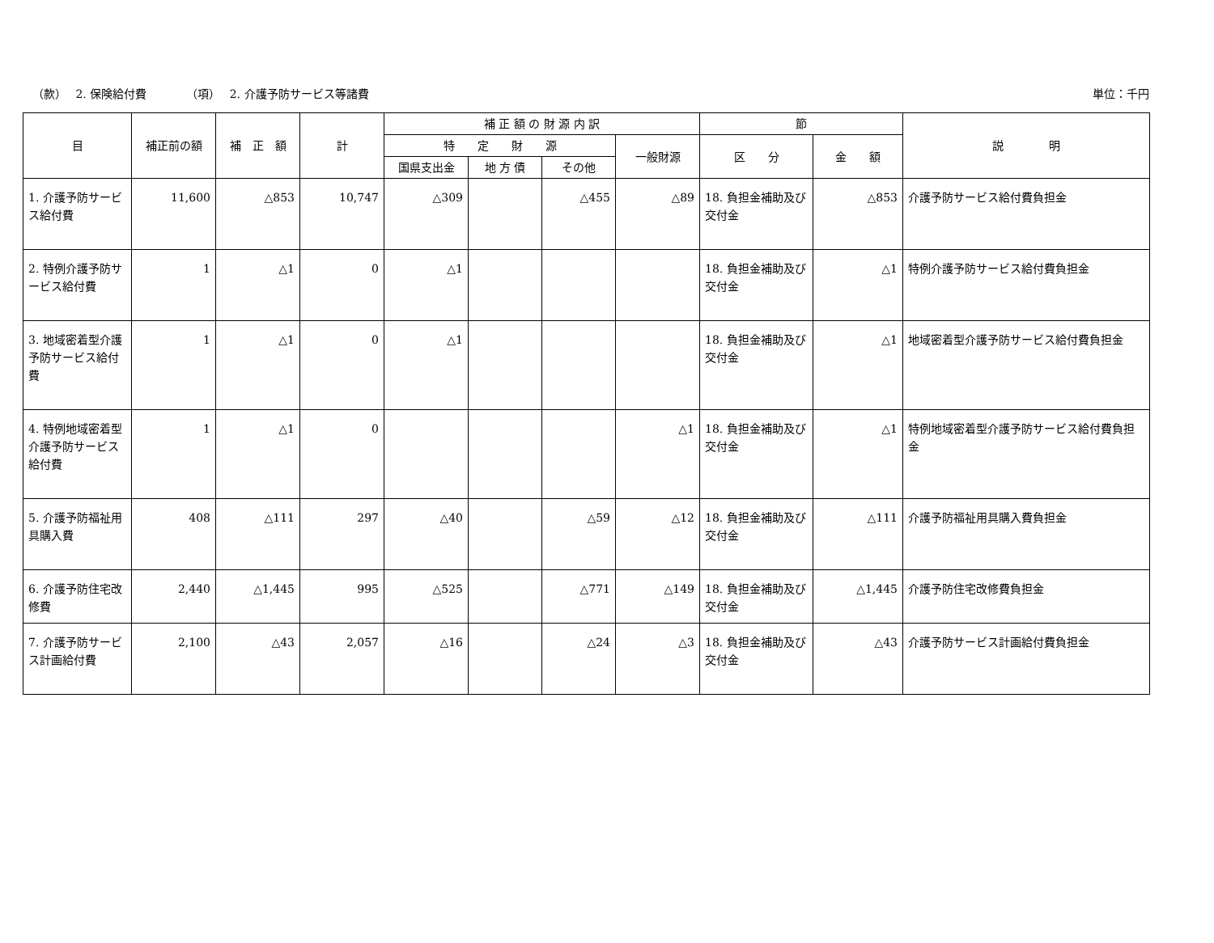（款）　 2. 保険給付費　　　　（項）　 2. 介護予防サービス等諸費
単位：千円
| 目 | 補正前の額 | 補 正 額 | 計 | 補 正 額 の 財 源 内 訳 | | | | 節 | | 説 明 |
| --- | --- | --- | --- | --- | --- | --- | --- | --- | --- | --- |
| | | | | 特 定 財 源 | | | 一般財源 | 区 分 | 金 額 | |
| | | | | 国県支出金 | 地 方 債 | その他 | | | | |
| 1. 介護予防サービス給付費 | 11,600 | △853 | 10,747 | △309 | | △455 | △89 | 18. 負担金補助及び交付金 | △853 | 介護予防サービス給付費負担金 |
| 2. 特例介護予防サービス給付費 | 1 | △1 | 0 | △1 | | | | 18. 負担金補助及び交付金 | △1 | 特例介護予防サービス給付費負担金 |
| 3. 地域密着型介護予防サービス給付費 | 1 | △1 | 0 | △1 | | | | 18. 負担金補助及び交付金 | △1 | 地域密着型介護予防サービス給付費負担金 |
| 4. 特例地域密着型介護予防サービス給付費 | 1 | △1 | 0 | | | | △1 | 18. 負担金補助及び交付金 | △1 | 特例地域密着型介護予防サービス給付費負担金 |
| 5. 介護予防福祉用具購入費 | 408 | △111 | 297 | △40 | | △59 | △12 | 18. 負担金補助及び交付金 | △111 | 介護予防福祉用具購入費負担金 |
| 6. 介護予防住宅改修費 | 2,440 | △1,445 | 995 | △525 | | △771 | △149 | 18. 負担金補助及び交付金 | △1,445 | 介護予防住宅改修費負担金 |
| 7. 介護予防サービス計画給付費 | 2,100 | △43 | 2,057 | △16 | | △24 | △3 | 18. 負担金補助及び交付金 | △43 | 介護予防サービス計画給付費負担金 |